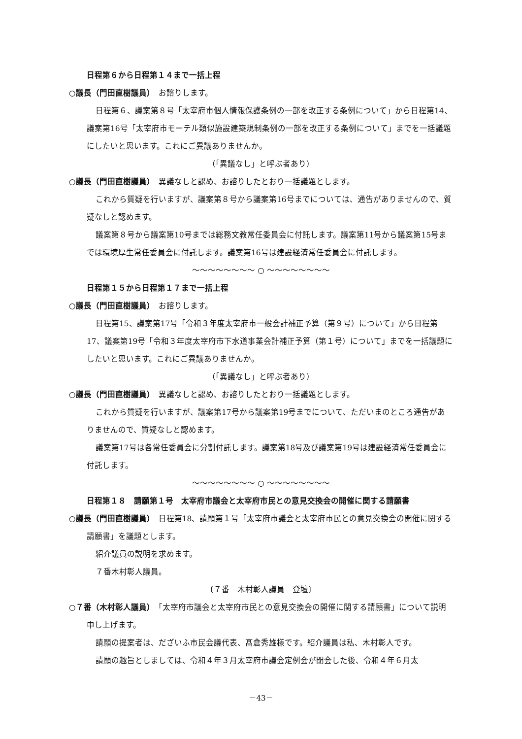日程第６から日程第１４まで一括上程
○議長（門田直樹議員）　お諮りします。
日程第６、議案第８号「太宰府市個人情報保護条例の一部を改正する条例について」から日程第14、議案第16号「太宰府市モーテル類似施設建築規制条例の一部を改正する条例について」までを一括議題にしたいと思います。これにご異議ありませんか。
（「異議なし」と呼ぶ者あり）
○議長（門田直樹議員）　異議なしと認め、お諮りしたとおり一括議題とします。
これから質疑を行いますが、議案第８号から議案第16号までについては、通告がありませんので、質疑なしと認めます。
議案第８号から議案第10号までは総務文教常任委員会に付託します。議案第11号から議案第15号までは環境厚生常任委員会に付託します。議案第16号は建設経済常任委員会に付託します。
～～～～～～～～ ○ ～～～～～～～～
日程第１５から日程第１７まで一括上程
○議長（門田直樹議員）　お諮りします。
日程第15、議案第17号「令和３年度太宰府市一般会計補正予算（第９号）について」から日程第17、議案第19号「令和３年度太宰府市下水道事業会計補正予算（第１号）について」までを一括議題にしたいと思います。これにご異議ありませんか。
（「異議なし」と呼ぶ者あり）
○議長（門田直樹議員）　異議なしと認め、お諮りしたとおり一括議題とします。
これから質疑を行いますが、議案第17号から議案第19号までについて、ただいまのところ通告がありませんので、質疑なしと認めます。
議案第17号は各常任委員会に分割付託します。議案第18号及び議案第19号は建設経済常任委員会に付託します。
～～～～～～～～ ○ ～～～～～～～～
日程第１８　請願第１号　太宰府市議会と太宰府市民との意見交換会の開催に関する請願書
○議長（門田直樹議員）　日程第18、請願第１号「太宰府市議会と太宰府市民との意見交換会の開催に関する請願書」を議題とします。
紹介議員の説明を求めます。
７番木村彰人議員。
〔７番　木村彰人議員　登壇〕
○７番（木村彰人議員）　「太宰府市議会と太宰府市民との意見交換会の開催に関する請願書」について説明申し上げます。
請願の提案者は、だざいふ市民会議代表、髙倉秀雄様です。紹介議員は私、木村彰人です。
請願の趣旨としましては、令和４年３月太宰府市議会定例会が閉会した後、令和４年６月太
－43－